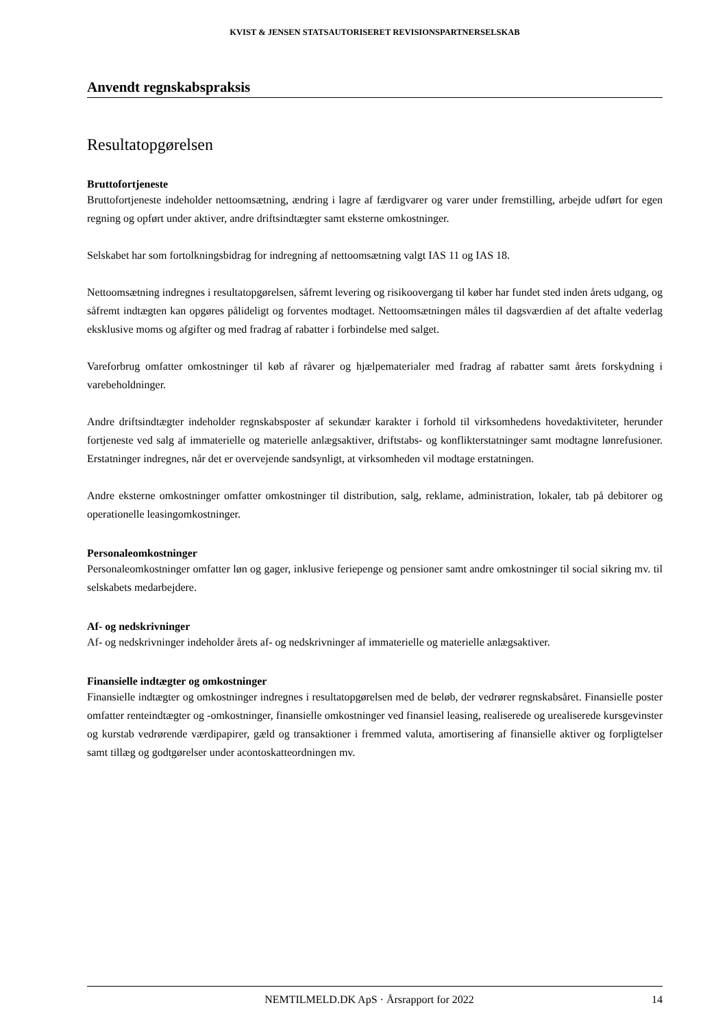KVIST & JENSEN STATSAUTORISERET REVISIONSPARTNERSELSKAB
Anvendt regnskabspraksis
Resultatopgørelsen
Bruttofortjeneste
Bruttofortjeneste indeholder nettoomsætning, ændring i lagre af færdigvarer og varer under fremstilling, arbejde udført for egen regning og opført under aktiver, andre driftsindtægter samt eksterne omkostninger.
Selskabet har som fortolkningsbidrag for indregning af nettoomsætning valgt IAS 11 og IAS 18.
Nettoomsætning indregnes i resultatopgørelsen, såfremt levering og risikoovergang til køber har fundet sted inden årets udgang, og såfremt indtægten kan opgøres pålideligt og forventes modtaget. Nettoomsætningen måles til dagsværdien af det aftalte vederlag eksklusive moms og afgifter og med fradrag af rabatter i forbindelse med salget.
Vareforbrug omfatter omkostninger til køb af råvarer og hjælpematerialer med fradrag af rabatter samt årets forskydning i varebeholdninger.
Andre driftsindtægter indeholder regnskabsposter af sekundær karakter i forhold til virksomhedens hovedaktiviteter, herunder fortjeneste ved salg af immaterielle og materielle anlægsaktiver, driftstabs- og konflikterstatninger samt modtagne lønrefusioner. Erstatninger indregnes, når det er overvejende sandsynligt, at virksomheden vil modtage erstatningen.
Andre eksterne omkostninger omfatter omkostninger til distribution, salg, reklame, administration, lokaler, tab på debitorer og operationelle leasingomkostninger.
Personaleomkostninger
Personaleomkostninger omfatter løn og gager, inklusive feriepenge og pensioner samt andre omkostninger til social sikring mv. til selskabets medarbejdere.
Af- og nedskrivninger
Af- og nedskrivninger indeholder årets af- og nedskrivninger af immaterielle og materielle anlægsaktiver.
Finansielle indtægter og omkostninger
Finansielle indtægter og omkostninger indregnes i resultatopgørelsen med de beløb, der vedrører regnskabsåret. Finansielle poster omfatter renteindtægter og -omkostninger, finansielle omkostninger ved finansiel leasing, realiserede og urealiserede kursgevinster og kurstab vedrørende værdipapirer, gæld og transaktioner i fremmed valuta, amortisering af finansielle aktiver og forpligtelser samt tillæg og godtgørelser under acontoskatteordningen mv.
NEMTILMELD.DK ApS · Årsrapport for 2022 14